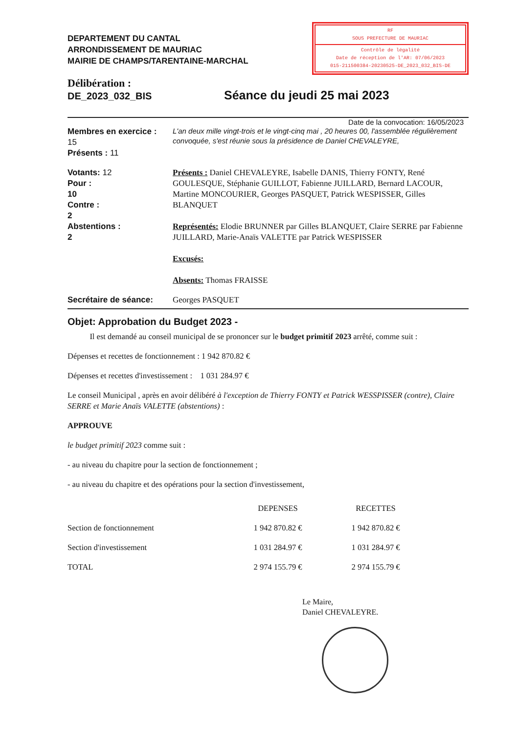DEPARTEMENT DU CANTAL
ARRONDISSEMENT DE MAURIAC
MAIRIE DE CHAMPS/TARENTAINE-MARCHAL
RF
SOUS PREFECTURE DE MAURIAC
Contrôle de légalité
Date de réception de l'AR: 07/06/2023
015-211500384-20230525-DE_2023_032_BIS-DE
Délibération :
DE_2023_032_BIS
Séance du jeudi 25 mai 2023
Date de la convocation: 16/05/2023
Membres en exercice :
15
Présents : 11
L'an deux mille vingt-trois et le vingt-cinq mai , 20 heures 00, l'assemblée régulièrement convoquée, s'est réunie sous la présidence de Daniel CHEVALEYRE,
Votants: 12
Pour :
10
Contre :
2
Abstentions :
2
Présents : Daniel CHEVALEYRE, Isabelle DANIS, Thierry FONTY, René GOULESQUE, Stéphanie GUILLOT, Fabienne JUILLARD, Bernard LACOUR, Martine MONCOURIER, Georges PASQUET, Patrick WESPISSER, Gilles BLANQUET
Représentés: Elodie BRUNNER par Gilles BLANQUET, Claire SERRE par Fabienne JUILLARD, Marie-Anaïs VALETTE par Patrick WESPISSER
Excusés:
Absents: Thomas FRAISSE
Secrétaire de séance: Georges PASQUET
Objet: Approbation du Budget 2023 -
Il est demandé au conseil municipal de se prononcer sur le budget primitif 2023 arrêté, comme suit :
Dépenses et recettes de fonctionnement : 1 942 870.82 €
Dépenses et recettes d'investissement : 1 031 284.97 €
Le conseil Municipal , après en avoir délibéré à l'exception de Thierry FONTY et Patrick WESSPISSER (contre), Claire SERRE et Marie Anaïs VALETTE (abstentions) :
APPROUVE
le budget primitif 2023 comme suit :
- au niveau du chapitre pour la section de fonctionnement ;
- au niveau du chapitre et des opérations pour la section d'investissement,
| | DEPENSES | RECETTES |
| --- | --- | --- |
| Section de fonctionnement | 1 942 870.82 € | 1 942 870.82 € |
| Section d'investissement | 1 031 284.97 € | 1 031 284.97 € |
| TOTAL | 2 974 155.79 € | 2 974 155.79 € |
Le Maire,
Daniel CHEVALEYRE.